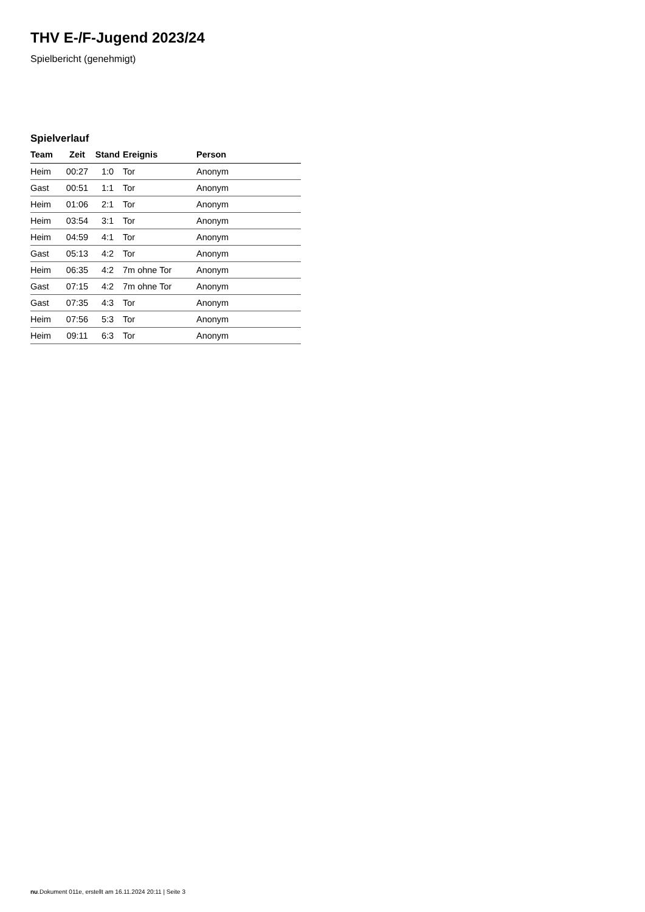THV E-/F-Jugend 2023/24
Spielbericht (genehmigt)
Spielverlauf
| Team | Zeit | Stand | Ereignis | Person |
| --- | --- | --- | --- | --- |
| Heim | 00:27 | 1:0 | Tor | Anonym |
| Gast | 00:51 | 1:1 | Tor | Anonym |
| Heim | 01:06 | 2:1 | Tor | Anonym |
| Heim | 03:54 | 3:1 | Tor | Anonym |
| Heim | 04:59 | 4:1 | Tor | Anonym |
| Gast | 05:13 | 4:2 | Tor | Anonym |
| Heim | 06:35 | 4:2 | 7m ohne Tor | Anonym |
| Gast | 07:15 | 4:2 | 7m ohne Tor | Anonym |
| Gast | 07:35 | 4:3 | Tor | Anonym |
| Heim | 07:56 | 5:3 | Tor | Anonym |
| Heim | 09:11 | 6:3 | Tor | Anonym |
nu.Dokument 011e, erstellt am 16.11.2024 20:11 | Seite 3